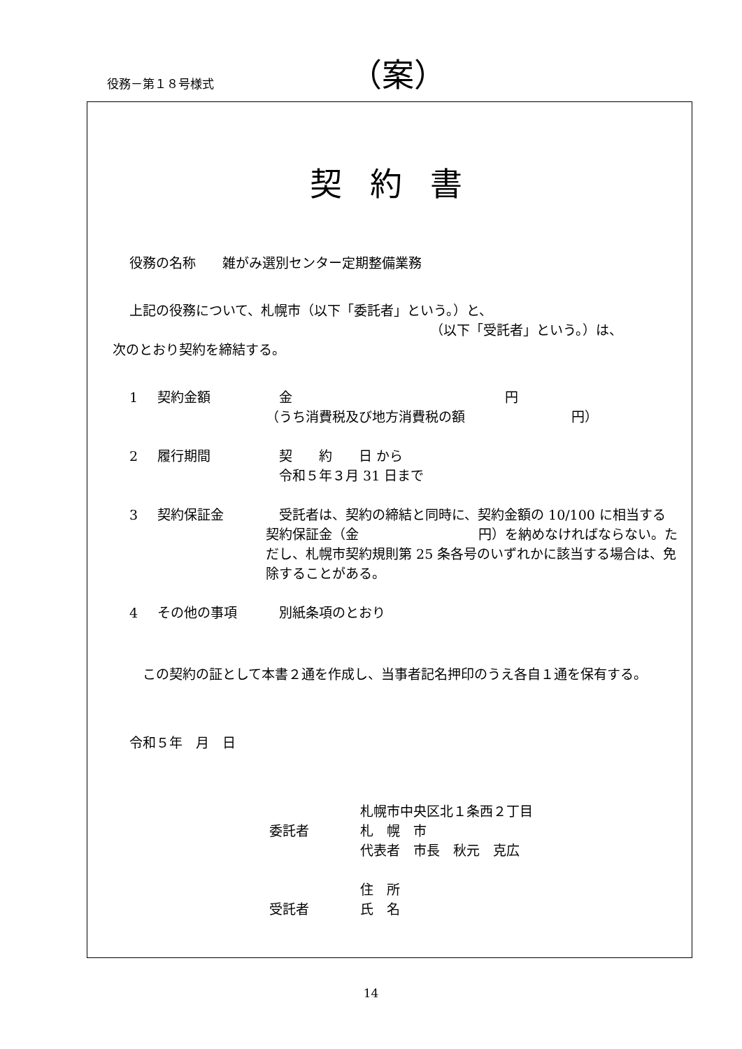役務－第１８号様式 （案）
契約書
役務の名称　　雑がみ選別センター定期整備業務
上記の役務について、札幌市（以下「委託者」という。）と、
（以下「受託者」という。）は、
次のとおり契約を締結する。
1 契約金額 　金　　　　　　　　　　　　　　　　円
（うち消費税及び地方消費税の額　　　　　　　　円）
2 履行期間 　契　　約　　日 から
　令和５年３月 31 日まで
3 契約保証金 　受託者は、契約の締結と同時に、契約金額の 10/100 に相当する契約保証金（金　　　　　　　　　円）を納めなければならない。ただし、札幌市契約規則第 25 条各号のいずれかに該当する場合は、免除することがある。
4 その他の事項 　別紙条項のとおり
　この契約の証として本書２通を作成し、当事者記名押印のうえ各自１通を保有する。
令和５年　月　日
委託者 札幌市中央区北１条西２丁目
札　幌　市
代表者　市長　秋元　克広
受託者 住　所
氏　名
14